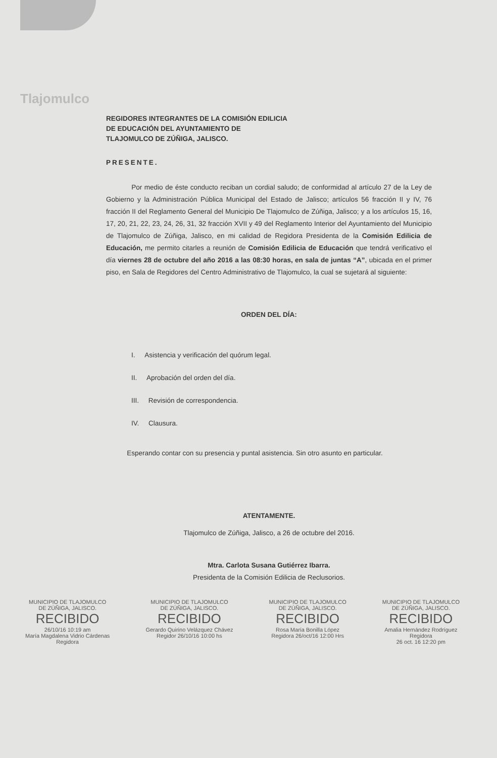Tlajomulco
REGIDORES INTEGRANTES DE LA COMISIÓN EDILICIA
DE EDUCACIÓN DEL AYUNTAMIENTO DE
TLAJOMULCO DE ZÚÑIGA, JALISCO.
PRESENTE.
Por medio de éste conducto reciban un cordial saludo; de conformidad al artículo 27 de la Ley de Gobierno y la Administración Pública Municipal del Estado de Jalisco; artículos 56 fracción II y IV, 76 fracción II del Reglamento General del Municipio De Tlajomulco de Zúñiga, Jalisco; y a los artículos 15, 16, 17, 20, 21, 22, 23, 24, 26, 31, 32 fracción XVII y 49 del Reglamento Interior del Ayuntamiento del Municipio de Tlajomulco de Zúñiga, Jalisco, en mi calidad de Regidora Presidenta de la Comisión Edilicia de Educación, me permito citarles a reunión de Comisión Edilicia de Educación que tendrá verificativo el día viernes 28 de octubre del año 2016 a las 08:30 horas, en sala de juntas “A”, ubicada en el primer piso, en Sala de Regidores del Centro Administrativo de Tlajomulco, la cual se sujetará al siguiente:
ORDEN DEL DÍA:
I. Asistencia y verificación del quórum legal.
II. Aprobación del orden del día.
III. Revisión de correspondencia.
IV. Clausura.
Esperando contar con su presencia y puntal asistencia. Sin otro asunto en particular.
ATENTAMENTE.
Tlajomulco de Zúñiga, Jalisco, a 26 de octubre del 2016.
Mtra. Carlota Susana Gutiérrez Ibarra.
Presidenta de la Comisión Edilicia de Reclusorios.
MUNICIPIO DE TLAJOMULCO
DE ZÚÑIGA, JALISCO.
RECIBIDO
26/10/16 10:19 am
María Magdalena Vidrio Cárdenas
Regidora
MUNICIPIO DE TLAJOMULCO
DE ZÚÑIGA, JALISCO.
RECIBIDO
Gerardo Quirino Velázquez Chávez
Regidor 26/10/16 10:00 hs
MUNICIPIO DE TLAJOMULCO
DE ZÚÑIGA, JALISCO.
RECIBIDO
Rosa María Bonilla López
Regidora 26/oct/16 12:00 Hrs
MUNICIPIO DE TLAJOMULCO
DE ZÚÑIGA, JALISCO.
RECIBIDO
Amalia Hernández Rodríguez
Regidora
26 oct. 16 12:20 pm